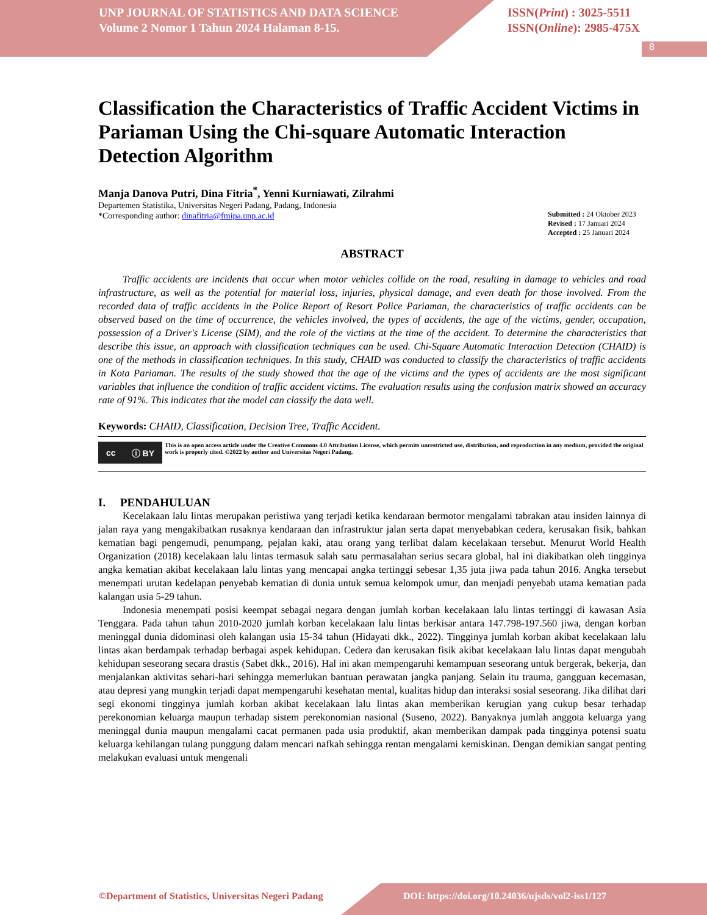8
UNP JOURNAL OF STATISTICS AND DATA SCIENCE
Volume 2 Nomor 1 Tahun 2024 Halaman 8-15.
ISSN(Print) : 3025-5511
ISSN(Online): 2985-475X
Classification the Characteristics of Traffic Accident Victims in Pariaman Using the Chi-square Automatic Interaction Detection Algorithm
Manja Danova Putri, Dina Fitria<sup>*</sup>, Yenni Kurniawati, Zilrahmi
Departemen Statistika, Universitas Negeri Padang, Padang, Indonesia
*Corresponding author: dinafitria@fmipa.unp.ac.id
Submitted : 24 Oktober 2023
Revised : 17 Januari 2024
Accepted : 25 Januari 2024
ABSTRACT
Traffic accidents are incidents that occur when motor vehicles collide on the road, resulting in damage to vehicles and road infrastructure, as well as the potential for material loss, injuries, physical damage, and even death for those involved. From the recorded data of traffic accidents in the Police Report of Resort Police Pariaman, the characteristics of traffic accidents can be observed based on the time of occurrence, the vehicles involved, the types of accidents, the age of the victims, gender, occupation, possession of a Driver's License (SIM), and the role of the victims at the time of the accident. To determine the characteristics that describe this issue, an approach with classification techniques can be used. Chi-Square Automatic Interaction Detection (CHAID) is one of the methods in classification techniques. In this study, CHAID was conducted to classify the characteristics of traffic accidents in Kota Pariaman. The results of the study showed that the age of the victims and the types of accidents are the most significant variables that influence the condition of traffic accident victims. The evaluation results using the confusion matrix showed an accuracy rate of 91%. This indicates that the model can classify the data well.
Keywords: CHAID, Classification, Decision Tree, Traffic Accident.
cc ⓘ BY
This is an open access article under the Creative Commons 4.0 Attribution License, which permits unrestricted use, distribution, and reproduction in any medium, provided the original work is properly cited. ©2022 by author and Universitas Negeri Padang.
I. PENDAHULUAN
Kecelakaan lalu lintas merupakan peristiwa yang terjadi ketika kendaraan bermotor mengalami tabrakan atau insiden lainnya di jalan raya yang mengakibatkan rusaknya kendaraan dan infrastruktur jalan serta dapat menyebabkan cedera, kerusakan fisik, bahkan kematian bagi pengemudi, penumpang, pejalan kaki, atau orang yang terlibat dalam kecelakaan tersebut. Menurut World Health Organization (2018) kecelakaan lalu lintas termasuk salah satu permasalahan serius secara global, hal ini diakibatkan oleh tingginya angka kematian akibat kecelakaan lalu lintas yang mencapai angka tertinggi sebesar 1,35 juta jiwa pada tahun 2016. Angka tersebut menempati urutan kedelapan penyebab kematian di dunia untuk semua kelompok umur, dan menjadi penyebab utama kematian pada kalangan usia 5-29 tahun.
Indonesia menempati posisi keempat sebagai negara dengan jumlah korban kecelakaan lalu lintas tertinggi di kawasan Asia Tenggara. Pada tahun tahun 2010-2020 jumlah korban kecelakaan lalu lintas berkisar antara 147.798-197.560 jiwa, dengan korban meninggal dunia didominasi oleh kalangan usia 15-34 tahun (Hidayati dkk., 2022). Tingginya jumlah korban akibat kecelakaan lalu lintas akan berdampak terhadap berbagai aspek kehidupan. Cedera dan kerusakan fisik akibat kecelakaan lalu lintas dapat mengubah kehidupan seseorang secara drastis (Sabet dkk., 2016). Hal ini akan mempengaruhi kemampuan seseorang untuk bergerak, bekerja, dan menjalankan aktivitas sehari-hari sehingga memerlukan bantuan perawatan jangka panjang. Selain itu trauma, gangguan kecemasan, atau depresi yang mungkin terjadi dapat mempengaruhi kesehatan mental, kualitas hidup dan interaksi sosial seseorang. Jika dilihat dari segi ekonomi tingginya jumlah korban akibat kecelakaan lalu lintas akan memberikan kerugian yang cukup besar terhadap perekonomian keluarga maupun terhadap sistem perekonomian nasional (Suseno, 2022). Banyaknya jumlah anggota keluarga yang meninggal dunia maupun mengalami cacat permanen pada usia produktif, akan memberikan dampak pada tingginya potensi suatu keluarga kehilangan tulang punggung dalam mencari nafkah sehingga rentan mengalami kemiskinan. Dengan demikian sangat penting melakukan evaluasi untuk mengenali
©Department of Statistics, Universitas Negeri Padang DOI: https://doi.org/10.24036/ujsds/vol2-iss1/127